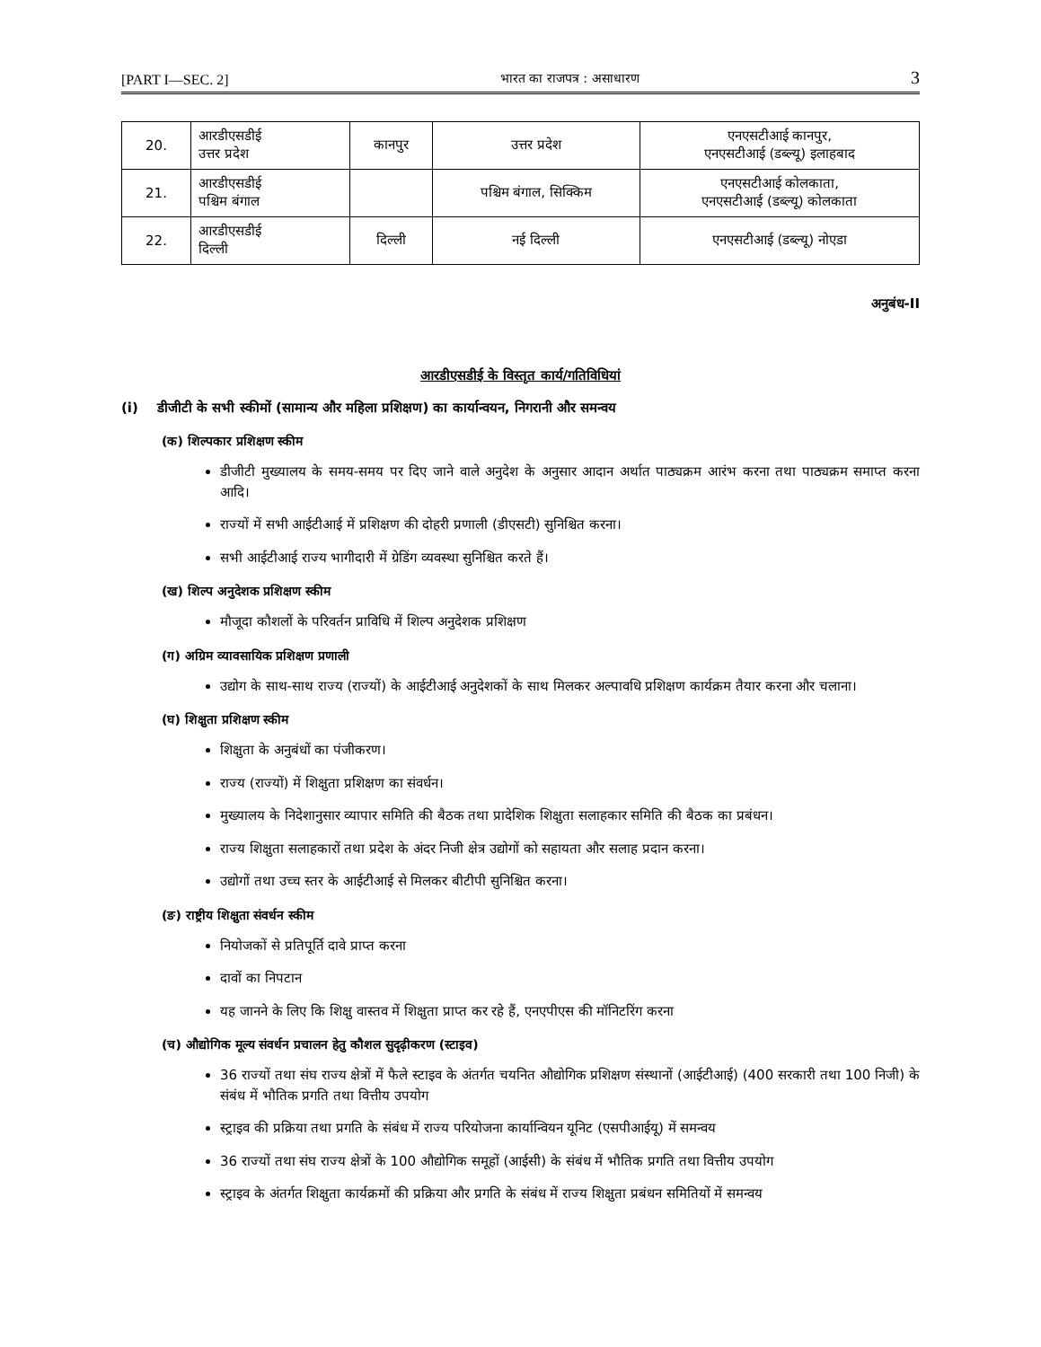[PART I—SEC. 2] भारत का राजपत्र : असाधारण 3
| 20. | आरडीएसडीई उत्तर प्रदेश | कानपुर | उत्तर प्रदेश | एनएसटीआई कानपुर, एनएसटीआई (डब्ल्यू) इलाहबाद |
| 21. | आरडीएसडीई पश्चिम बंगाल | | पश्चिम बंगाल, सिक्किम | एनएसटीआई कोलकाता, एनएसटीआई (डब्ल्यू) कोलकाता |
| 22. | आरडीएसडीई दिल्ली | दिल्ली | नई दिल्ली | एनएसटीआई (डब्ल्यू) नोएडा |
अनुबंध-II
आरडीएसडीई के विस्तृत कार्य/गतिविधियां
(i) डीजीटी के सभी स्कीमों (सामान्य और महिला प्रशिक्षण) का कार्यान्वयन, निगरानी और समन्वय
(क) शिल्पकार प्रशिक्षण स्कीम
डीजीटी मुख्यालय के समय-समय पर दिए जाने वाले अनुदेश के अनुसार आदान अर्थात पाठ्यक्रम आरंभ करना तथा पाठ्यक्रम समाप्त करना आदि।
राज्यों में सभी आईटीआई में प्रशिक्षण की दोहरी प्रणाली (डीएसटी) सुनिश्चित करना।
सभी आईटीआई राज्य भागीदारी में ग्रेडिंग व्यवस्था सुनिश्चित करते हैं।
(ख) शिल्प अनुदेशक प्रशिक्षण स्कीम
मौजूदा कौशलों के परिवर्तन प्राविधि में शिल्प अनुदेशक प्रशिक्षण
(ग) अग्रिम व्यावसायिक प्रशिक्षण प्रणाली
उद्योग के साथ-साथ राज्य (राज्यों) के आईटीआई अनुदेशकों के साथ मिलकर अल्पावधि प्रशिक्षण कार्यक्रम तैयार करना और चलाना।
(घ) शिक्षुता प्रशिक्षण स्कीम
शिक्षुता के अनुबंधों का पंजीकरण।
राज्य (राज्यों) में शिक्षुता प्रशिक्षण का संवर्धन।
मुख्यालय के निदेशानुसार व्यापार समिति की बैठक तथा प्रादेशिक शिक्षुता सलाहकार समिति की बैठक का प्रबंधन।
राज्य शिक्षुता सलाहकारों तथा प्रदेश के अंदर निजी क्षेत्र उद्योगों को सहायता और सलाह प्रदान करना।
उद्योगों तथा उच्च स्तर के आईटीआई से मिलकर बीटीपी सुनिश्चित करना।
(ङ) राष्ट्रीय शिक्षुता संवर्धन स्कीम
नियोजकों से प्रतिपूर्ति दावे प्राप्त करना
दावों का निपटान
यह जानने के लिए कि शिक्षु वास्तव में शिक्षुता प्राप्त कर रहे हैं, एनएपीएस की मॉनिटरिंग करना
(च) औद्योगिक मूल्य संवर्धन प्रचालन हेतु कौशल सुदृढ़ीकरण (स्टाइव)
36 राज्यों तथा संघ राज्य क्षेत्रों में फैले स्टाइव के अंतर्गत चयनित औद्योगिक प्रशिक्षण संस्थानों (आईटीआई) (400 सरकारी तथा 100 निजी) के संबंध में भौतिक प्रगति तथा वित्तीय उपयोग
स्ट्राइव की प्रक्रिया तथा प्रगति के संबंध में राज्य परियोजना कार्यान्वियन यूनिट (एसपीआईयू) में समन्वय
36 राज्यों तथा संघ राज्य क्षेत्रों के 100 औद्योगिक समूहों (आईसी) के संबंध में भौतिक प्रगति तथा वित्तीय उपयोग
स्ट्राइव के अंतर्गत शिक्षुता कार्यक्रमों की प्रक्रिया और प्रगति के संबंध में राज्य शिक्षुता प्रबंधन समितियों में समन्वय